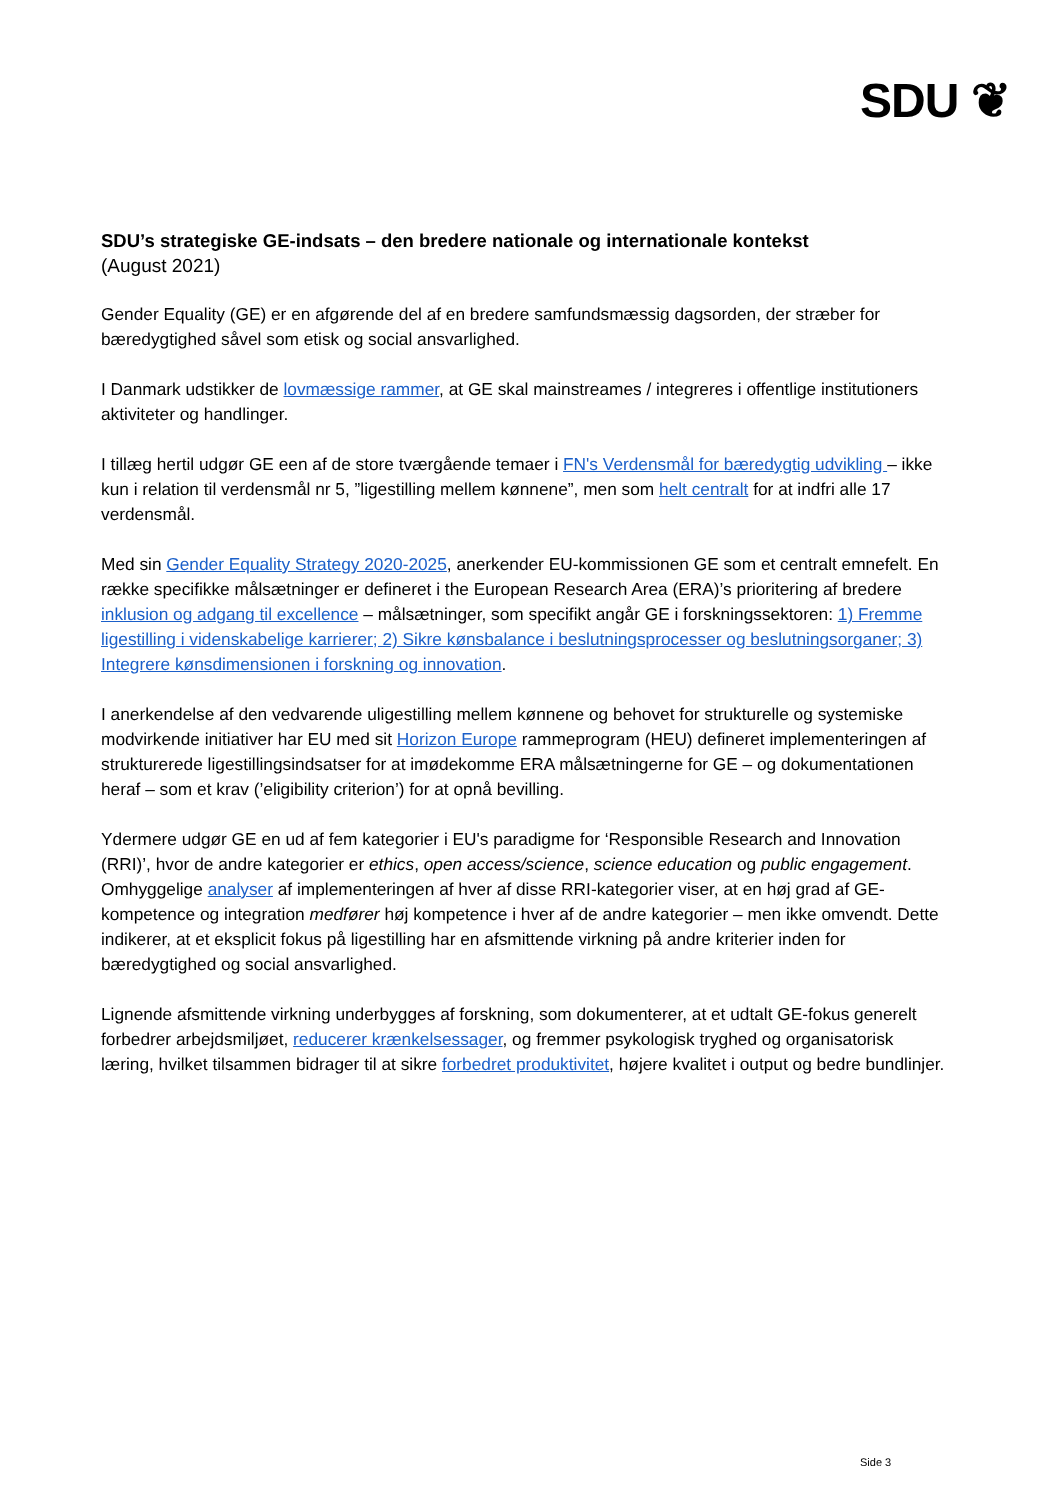SDU ❦
SDU’s strategiske GE-indsats – den bredere nationale og internationale kontekst
(August 2021)
Gender Equality (GE) er en afgørende del af en bredere samfundsmæssig dagsorden, der stræber for bæredygtighed såvel som etisk og social ansvarlighed.
I Danmark udstikker de lovmæssige rammer, at GE skal mainstreames / integreres i offentlige institutioners aktiviteter og handlinger.
I tillæg hertil udgør GE een af de store tværgående temaer i FN's Verdensmål for bæredygtig udvikling – ikke kun i relation til verdensmål nr 5, ”ligestilling mellem kønnene”, men som helt centralt for at indfri alle 17 verdensmål.
Med sin Gender Equality Strategy 2020-2025, anerkender EU-kommissionen GE som et centralt emnefelt. En række specifikke målsætninger er defineret i the European Research Area (ERA)’s prioritering af bredere inklusion og adgang til excellence – målsætninger, som specifikt angår GE i forskningssektoren: 1) Fremme ligestilling i videnskabelige karrierer; 2) Sikre kønsbalance i beslutningsprocesser og beslutningsorganer; 3) Integrere kønsdimensionen i forskning og innovation.
I anerkendelse af den vedvarende uligestilling mellem kønnene og behovet for strukturelle og systemiske modvirkende initiativer har EU med sit Horizon Europe rammeprogram (HEU) defineret implementeringen af strukturerede ligestillingsindsatser for at imødekomme ERA målsætningerne for GE – og dokumentationen heraf – som et krav (’eligibility criterion’) for at opnå bevilling.
Ydermere udgør GE en ud af fem kategorier i EU's paradigme for ‘Responsible Research and Innovation (RRI)’, hvor de andre kategorier er ethics, open access/science, science education og public engagement. Omhyggelige analyser af implementeringen af hver af disse RRI-kategorier viser, at en høj grad af GE-kompetence og integration medfører høj kompetence i hver af de andre kategorier – men ikke omvendt. Dette indikerer, at et eksplicit fokus på ligestilling har en afsmittende virkning på andre kriterier inden for bæredygtighed og social ansvarlighed.
Lignende afsmittende virkning underbygges af forskning, som dokumenterer, at et udtalt GE-fokus generelt forbedrer arbejdsmiljøet, reducerer krænkelsessager, og fremmer psykologisk tryghed og organisatorisk læring, hvilket tilsammen bidrager til at sikre forbedret produktivitet, højere kvalitet i output og bedre bundlinjer.
Side 3